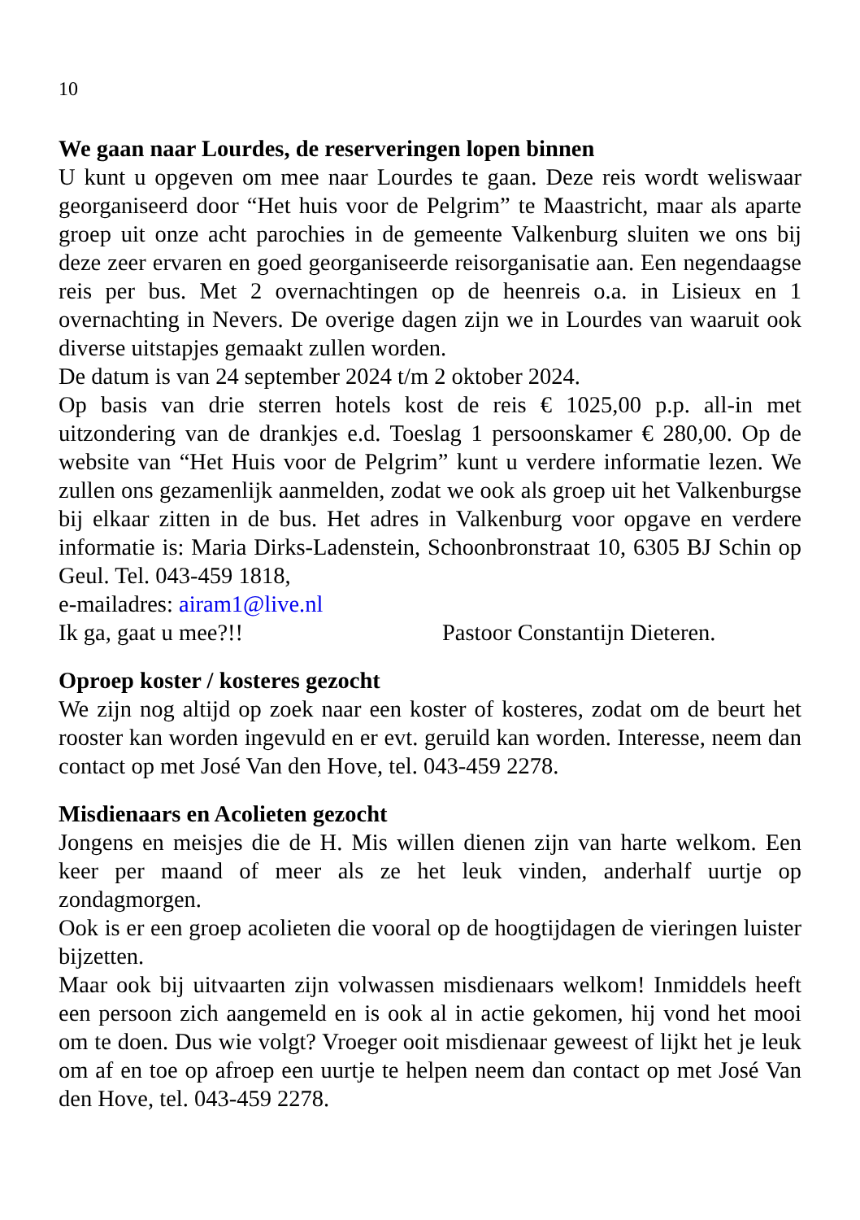10
We gaan naar Lourdes, de reserveringen lopen binnen
U kunt u opgeven om mee naar Lourdes te gaan. Deze reis wordt weliswaar georganiseerd door “Het huis voor de Pelgrim” te Maastricht, maar als aparte groep uit onze acht parochies in de gemeente Valkenburg sluiten we ons bij deze zeer ervaren en goed georganiseerde reisorganisatie aan. Een negendaagse reis per bus. Met 2 overnachtingen op de heenreis o.a. in Lisieux en 1 overnachting in Nevers. De overige dagen zijn we in Lourdes van waaruit ook diverse uitstapjes gemaakt zullen worden.
De datum is van 24 september 2024 t/m 2 oktober 2024.
Op basis van drie sterren hotels kost de reis € 1025,00 p.p. all-in met uitzondering van de drankjes e.d. Toeslag 1 persoonskamer € 280,00. Op de website van “Het Huis voor de Pelgrim” kunt u verdere informatie lezen. We zullen ons gezamenlijk aanmelden, zodat we ook als groep uit het Valkenburgse bij elkaar zitten in de bus. Het adres in Valkenburg voor opgave en verdere informatie is: Maria Dirks-Ladenstein, Schoonbronstraat 10, 6305 BJ Schin op Geul. Tel. 043-459 1818,
e-mailadres: airam1@live.nl
Ik ga, gaat u mee?!! Pastoor Constantijn Dieteren.
Oproep koster / kosteres gezocht
We zijn nog altijd op zoek naar een koster of kosteres, zodat om de beurt het rooster kan worden ingevuld en er evt. geruild kan worden. Interesse, neem dan contact op met José Van den Hove, tel. 043-459 2278.
Misdienaars en Acolieten gezocht
Jongens en meisjes die de H. Mis willen dienen zijn van harte welkom. Een keer per maand of meer als ze het leuk vinden, anderhalf uurtje op zondagmorgen.
Ook is er een groep acolieten die vooral op de hoogtijdagen de vieringen luister bijzetten.
Maar ook bij uitvaarten zijn volwassen misdienaars welkom! Inmiddels heeft een persoon zich aangemeld en is ook al in actie gekomen, hij vond het mooi om te doen. Dus wie volgt? Vroeger ooit misdienaar geweest of lijkt het je leuk om af en toe op afroep een uurtje te helpen neem dan contact op met José Van den Hove, tel. 043-459 2278.